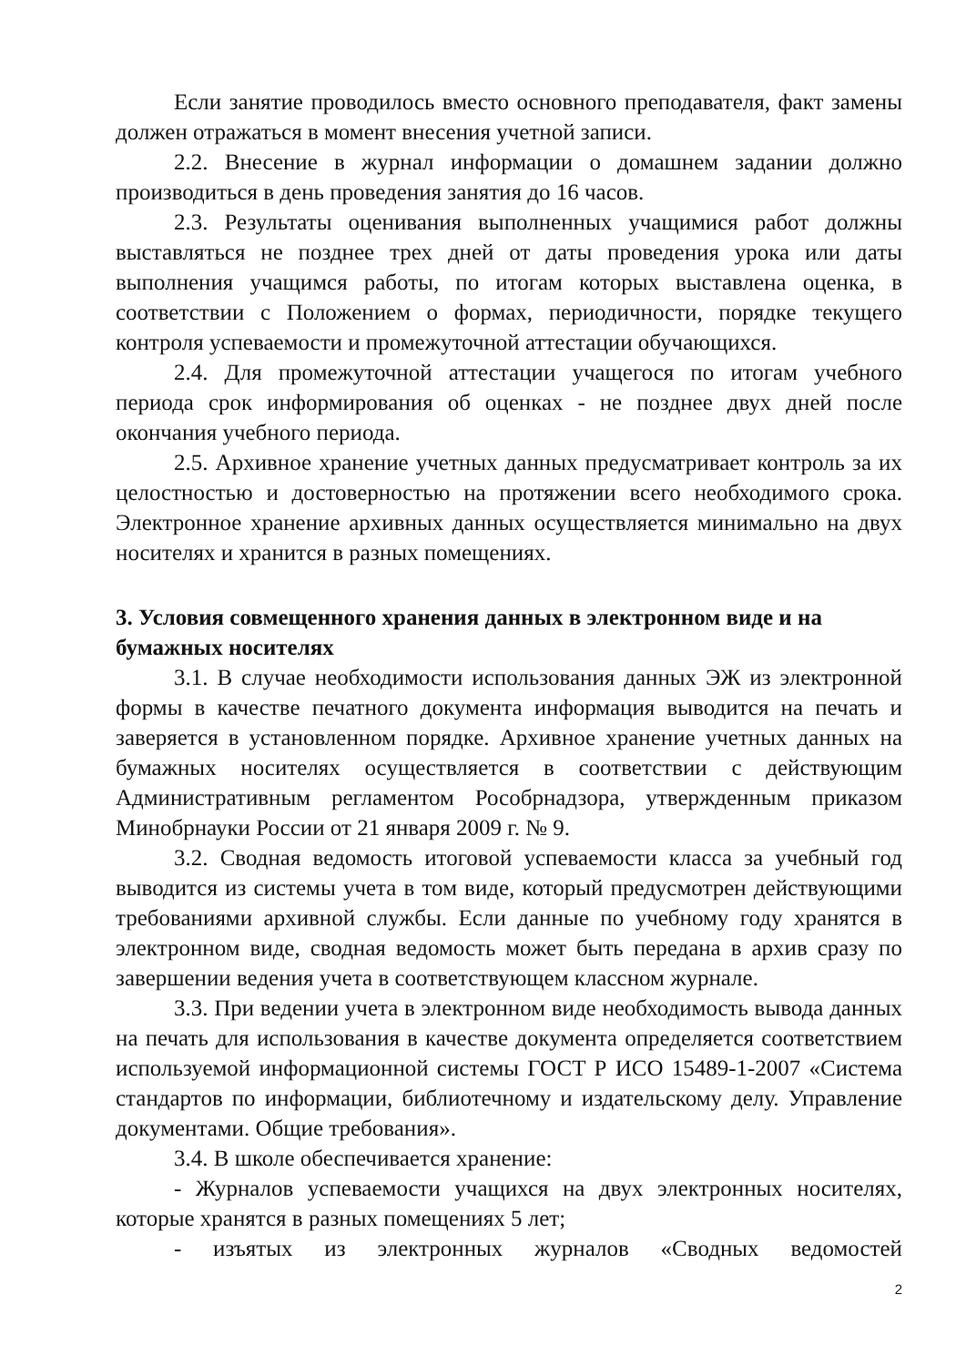Если занятие проводилось вместо основного преподавателя, факт замены должен отражаться в момент внесения учетной записи.
2.2. Внесение в журнал информации о домашнем задании должно производиться в день проведения занятия до 16 часов.
2.3. Результаты оценивания выполненных учащимися работ должны выставляться не позднее трех дней от даты проведения урока или даты выполнения учащимся работы, по итогам которых выставлена оценка, в соответствии с Положением о формах, периодичности, порядке текущего контроля успеваемости и промежуточной аттестации обучающихся.
2.4. Для промежуточной аттестации учащегося по итогам учебного периода срок информирования об оценках - не позднее двух дней после окончания учебного периода.
2.5. Архивное хранение учетных данных предусматривает контроль за их целостностью и достоверностью на протяжении всего необходимого срока. Электронное хранение архивных данных осуществляется минимально на двух носителях и хранится в разных помещениях.
3. Условия совмещенного хранения данных в электронном виде и на бумажных носителях
3.1. В случае необходимости использования данных ЭЖ из электронной формы в качестве печатного документа информация выводится на печать и заверяется в установленном порядке. Архивное хранение учетных данных на бумажных носителях осуществляется в соответствии с действующим Административным регламентом Рособрнадзора, утвержденным приказом Минобрнауки России от 21 января 2009 г. № 9.
3.2. Сводная ведомость итоговой успеваемости класса за учебный год выводится из системы учета в том виде, который предусмотрен действующими требованиями архивной службы. Если данные по учебному году хранятся в электронном виде, сводная ведомость может быть передана в архив сразу по завершении ведения учета в соответствующем классном журнале.
3.3. При ведении учета в электронном виде необходимость вывода данных на печать для использования в качестве документа определяется соответствием используемой информационной системы ГОСТ Р ИСО 15489-1-2007 «Система стандартов по информации, библиотечному и издательскому делу. Управление документами. Общие требования».
3.4. В школе обеспечивается хранение:
- Журналов успеваемости учащихся на двух электронных носителях, которые хранятся в разных помещениях 5 лет;
- изъятых из электронных журналов «Сводных ведомостей
2